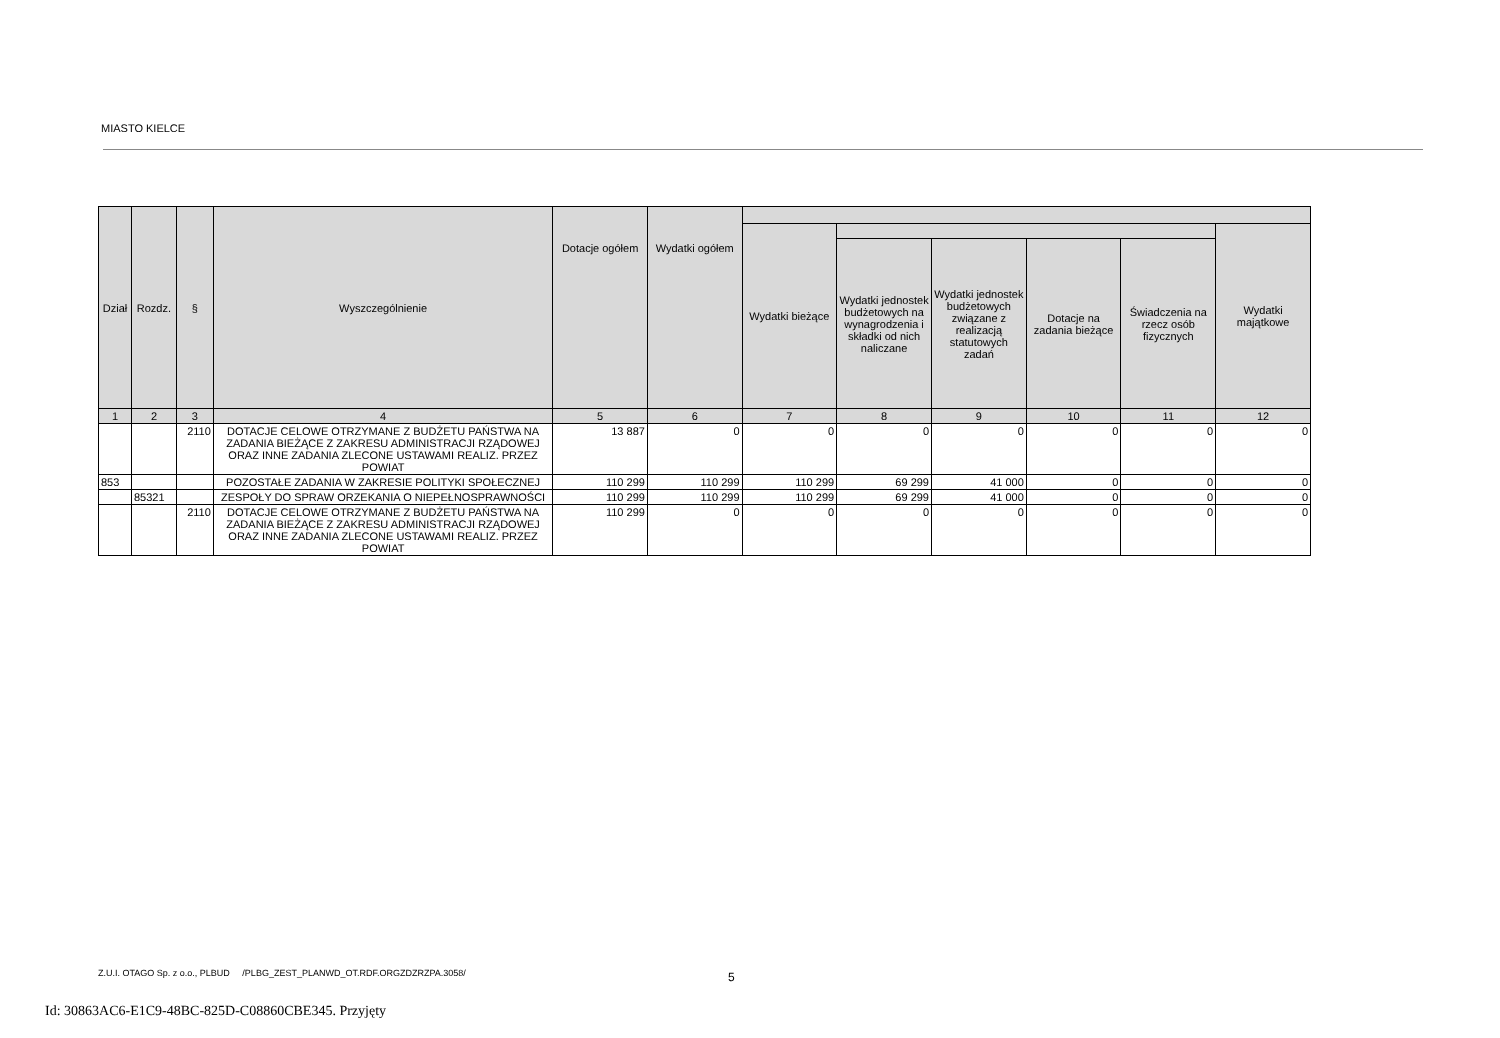MIASTO KIELCE
| Dział | Rozdz. | § | Wyszczególnienie | Dotacje ogółem | Wydatki ogółem | | | | | | |
| --- | --- | --- | --- | --- | --- | --- | --- | --- | --- | --- | --- |
| | | | | | | Wydatki bieżące | | | | | Wydatki majątkowe |
| | | | | | | | Wydatki jednostek budżetowych na wynagrodzenia i składki od nich naliczane | Wydatki jednostek budżetowych związane z realizacją statutowych zadań | Dotacje na zadania bieżące | Świadczenia na rzecz osób fizycznych | |
| 1 | 2 | 3 | 4 | 5 | 6 | 7 | 8 | 9 | 10 | 11 | 12 |
| | | 2110 | DOTACJE CELOWE OTRZYMANE Z BUDŻETU PAŃSTWA NA ZADANIA BIEŻĄCE Z ZAKRESU ADMINISTRACJI RZĄDOWEJ ORAZ INNE ZADANIA ZLECONE USTAWAMI REALIZ. PRZEZ POWIAT | 13 887 | 0 | 0 | 0 | 0 | 0 | 0 | 0 |
| 853 | | | POZOSTAŁE ZADANIA W ZAKRESIE POLITYKI SPOŁECZNEJ | 110 299 | 110 299 | 110 299 | 69 299 | 41 000 | 0 | 0 | 0 |
| | 85321 | | ZESPOŁY DO SPRAW ORZEKANIA O NIEPEŁNOSPRAWNOŚCI | 110 299 | 110 299 | 110 299 | 69 299 | 41 000 | 0 | 0 | 0 |
| | | 2110 | DOTACJE CELOWE OTRZYMANE Z BUDŻETU PAŃSTWA NA ZADANIA BIEŻĄCE Z ZAKRESU ADMINISTRACJI RZĄDOWEJ ORAZ INNE ZADANIA ZLECONE USTAWAMI REALIZ. PRZEZ POWIAT | 110 299 | 0 | 0 | 0 | 0 | 0 | 0 | 0 |
Z.U.I. OTAGO Sp. z o.o., PLBUD /PLBG_ZEST_PLANWD_OT.RDF.ORGZDZRZPA.3058/
5
Id: 30863AC6-E1C9-48BC-825D-C08860CBE345. Przyjęty